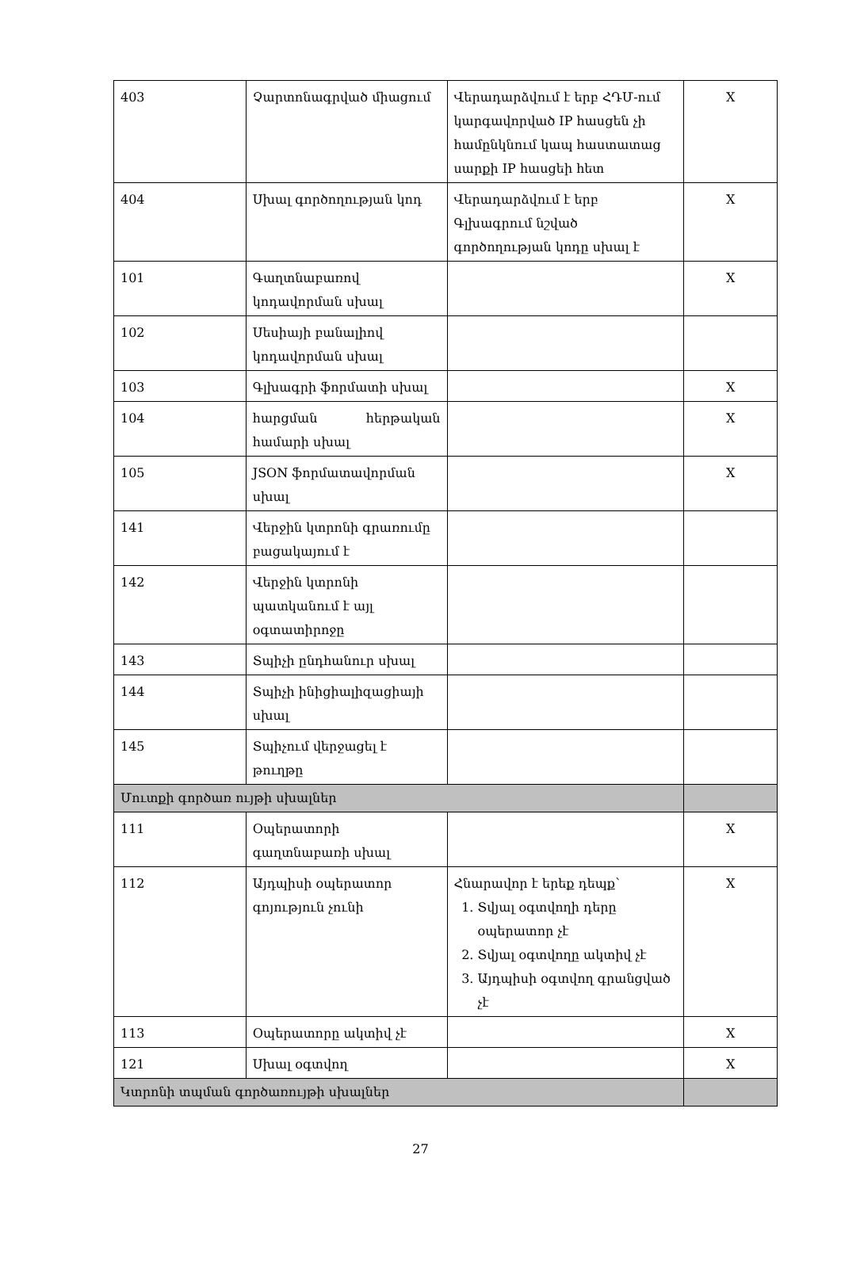| 403 | Չարտոնագրված միացում | Վերադարձվում է երբ ՀԴՄ-ում կարգավորված IP հասցեն չի համընկնում կապ հաստատաց սարքի IP հասցեի հետ | X |
| 404 | Սխալ գործողության կոդ | Վերադարձվում է երբ Գլխագրում նշված գործողության կոդը սխալ է | X |
| 101 | Գաղտնաբառով կոդավորման սխալ | | X |
| 102 | Սեսիայի բանալիով կոդավորման սխալ | | |
| 103 | Գլխագրի ֆորմատի սխալ | | X |
| 104 | հարցման հերթական համարի սխալ | | X |
| 105 | JSON ֆորմատավորման սխալ | | X |
| 141 | Վերջին կտրոնի գրառումը բացակայում է | | |
| 142 | Վերջին կտրոնի պատկանում է այլ օգտատիրոջը | | |
| 143 | Տպիչի ընդհանուր սխալ | | |
| 144 | Տպիչի ինիցիալիզացիայի սխալ | | |
| 145 | Տպիչում վերջացել է թուղթը | | |
| Մուտքի գործառ ույթի սխալներ | | | |
| 111 | Օպերատորի գաղտնաբառի սխալ | | X |
| 112 | Այդպիսի օպերատոր գոյություն չունի | Հնարավոր է երեք դեպք՝ 1. Տվյալ օգտվողի դերը օպերատոր չէ 2. Տվյալ օգտվողը ակտիվ չէ 3. Այդպիսի օգտվող գրանցված չէ | X |
| 113 | Օպերատորը ակտիվ չէ | | X |
| 121 | Սխալ օգտվող | | X |
| Կտրոնի տպման գործառույթի սխալներ | | | |
27